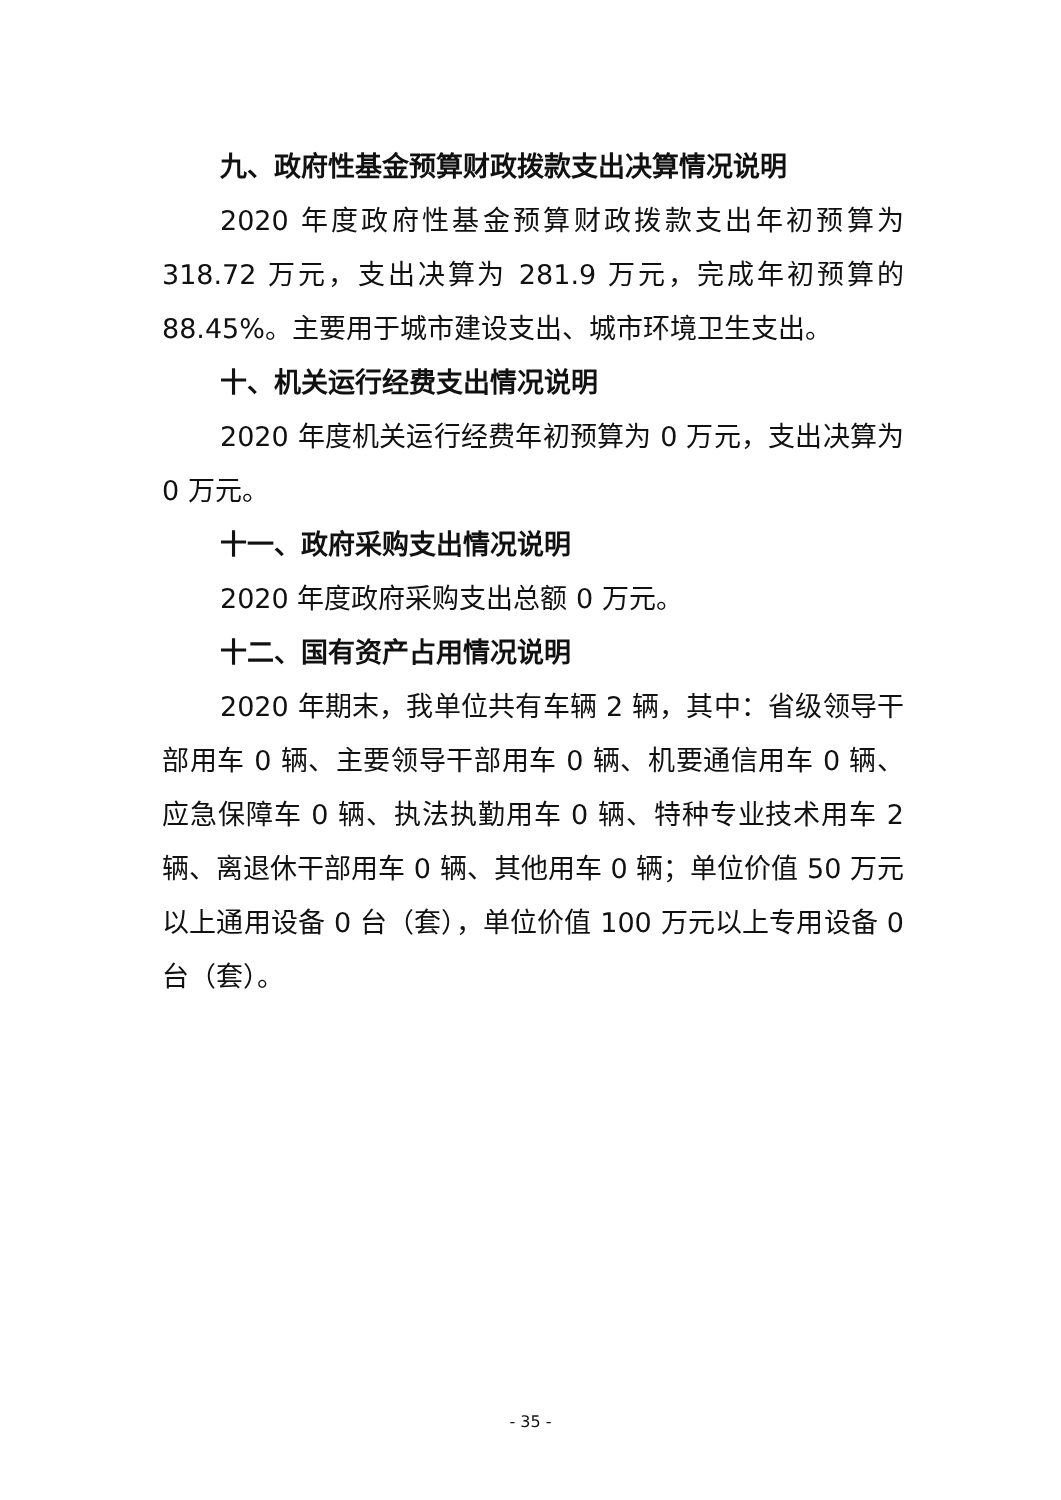九、政府性基金预算财政拨款支出决算情况说明
2020 年度政府性基金预算财政拨款支出年初预算为 318.72 万元，支出决算为 281.9 万元，完成年初预算的 88.45%。主要用于城市建设支出、城市环境卫生支出。
十、机关运行经费支出情况说明
2020 年度机关运行经费年初预算为 0 万元，支出决算为 0 万元。
十一、政府采购支出情况说明
2020 年度政府采购支出总额 0 万元。
十二、国有资产占用情况说明
2020 年期末，我单位共有车辆 2 辆，其中：省级领导干部用车 0 辆、主要领导干部用车 0 辆、机要通信用车 0 辆、应急保障车 0 辆、执法执勤用车 0 辆、特种专业技术用车 2 辆、离退休干部用车 0 辆、其他用车 0 辆；单位价值 50 万元以上通用设备 0 台（套），单位价值 100 万元以上专用设备 0 台（套）。
- 35 -